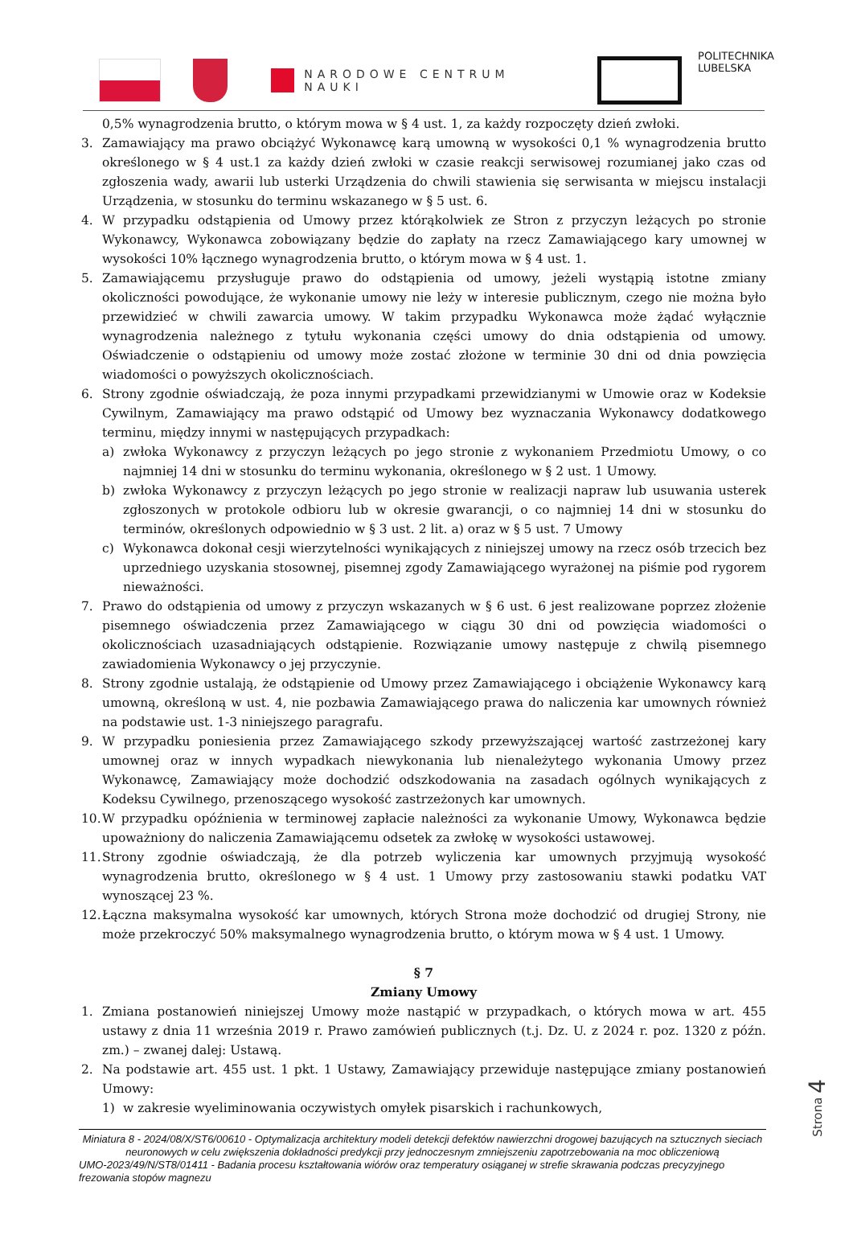NARODOWE CENTRUM NAUKI
POLITECHNIKA
LUBELSKA
0,5% wynagrodzenia brutto, o którym mowa w § 4 ust. 1, za każdy rozpoczęty dzień zwłoki.
3. Zamawiający ma prawo obciążyć Wykonawcę karą umowną w wysokości 0,1 % wynagrodzenia brutto określonego w § 4 ust.1 za każdy dzień zwłoki w czasie reakcji serwisowej rozumianej jako czas od zgłoszenia wady, awarii lub usterki Urządzenia do chwili stawienia się serwisanta w miejscu instalacji Urządzenia, w stosunku do terminu wskazanego w § 5 ust. 6.
4. W przypadku odstąpienia od Umowy przez którąkolwiek ze Stron z przyczyn leżących po stronie Wykonawcy, Wykonawca zobowiązany będzie do zapłaty na rzecz Zamawiającego kary umownej w wysokości 10% łącznego wynagrodzenia brutto, o którym mowa w § 4 ust. 1.
5. Zamawiającemu przysługuje prawo do odstąpienia od umowy, jeżeli wystąpią istotne zmiany okoliczności powodujące, że wykonanie umowy nie leży w interesie publicznym, czego nie można było przewidzieć w chwili zawarcia umowy. W takim przypadku Wykonawca może żądać wyłącznie wynagrodzenia należnego z tytułu wykonania części umowy do dnia odstąpienia od umowy. Oświadczenie o odstąpieniu od umowy może zostać złożone w terminie 30 dni od dnia powzięcia wiadomości o powyższych okolicznościach.
6. Strony zgodnie oświadczają, że poza innymi przypadkami przewidzianymi w Umowie oraz w Kodeksie Cywilnym, Zamawiający ma prawo odstąpić od Umowy bez wyznaczania Wykonawcy dodatkowego terminu, między innymi w następujących przypadkach:
a) zwłoka Wykonawcy z przyczyn leżących po jego stronie z wykonaniem Przedmiotu Umowy, o co najmniej 14 dni w stosunku do terminu wykonania, określonego w § 2 ust. 1 Umowy.
b) zwłoka Wykonawcy z przyczyn leżących po jego stronie w realizacji napraw lub usuwania usterek zgłoszonych w protokole odbioru lub w okresie gwarancji, o co najmniej 14 dni w stosunku do terminów, określonych odpowiednio w § 3 ust. 2 lit. a) oraz w § 5 ust. 7 Umowy
c) Wykonawca dokonał cesji wierzytelności wynikających z niniejszej umowy na rzecz osób trzecich bez uprzedniego uzyskania stosownej, pisemnej zgody Zamawiającego wyrażonej na piśmie pod rygorem nieważności.
7. Prawo do odstąpienia od umowy z przyczyn wskazanych w § 6 ust. 6 jest realizowane poprzez złożenie pisemnego oświadczenia przez Zamawiającego w ciągu 30 dni od powzięcia wiadomości o okolicznościach uzasadniających odstąpienie. Rozwiązanie umowy następuje z chwilą pisemnego zawiadomienia Wykonawcy o jej przyczynie.
8. Strony zgodnie ustalają, że odstąpienie od Umowy przez Zamawiającego i obciążenie Wykonawcy karą umowną, określoną w ust. 4, nie pozbawia Zamawiającego prawa do naliczenia kar umownych również na podstawie ust. 1-3 niniejszego paragrafu.
9. W przypadku poniesienia przez Zamawiającego szkody przewyższającej wartość zastrzeżonej kary umownej oraz w innych wypadkach niewykonania lub nienależytego wykonania Umowy przez Wykonawcę, Zamawiający może dochodzić odszkodowania na zasadach ogólnych wynikających z Kodeksu Cywilnego, przenoszącego wysokość zastrzeżonych kar umownych.
10.
W przypadku opóźnienia w terminowej zapłacie należności za wykonanie Umowy, Wykonawca będzie upoważniony do naliczenia Zamawiającemu odsetek za zwłokę w wysokości ustawowej.
11.
Strony zgodnie oświadczają, że dla potrzeb wyliczenia kar umownych przyjmują wysokość wynagrodzenia brutto, określonego w § 4 ust. 1 Umowy przy zastosowaniu stawki podatku VAT wynoszącej 23 %.
12.
Łączna maksymalna wysokość kar umownych, których Strona może dochodzić od drugiej Strony, nie może przekroczyć 50% maksymalnego wynagrodzenia brutto, o którym mowa w § 4 ust. 1 Umowy.
§ 7
Zmiany Umowy
1. Zmiana postanowień niniejszej Umowy może nastąpić w przypadkach, o których mowa w art. 455 ustawy z dnia 11 września 2019 r. Prawo zamówień publicznych (t.j. Dz. U. z 2024 r. poz. 1320 z późn. zm.) – zwanej dalej: Ustawą.
2. Na podstawie art. 455 ust. 1 pkt. 1 Ustawy, Zamawiający przewiduje następujące zmiany postanowień Umowy:
1) w zakresie wyeliminowania oczywistych omyłek pisarskich i rachunkowych,
Miniatura 8 - 2024/08/X/ST6/00610 - Optymalizacja architektury modeli detekcji defektów nawierzchni drogowej bazujących na sztucznych sieciach neuronowych w celu zwiększenia dokładności predykcji przy jednoczesnym zmniejszeniu zapotrzebowania na moc obliczeniową
UMO-2023/49/N/ST8/01411 - Badania procesu kształtowania wiórów oraz temperatury osiąganej w strefie skrawania podczas precyzyjnego frezowania stopów magnezu
Strona 4